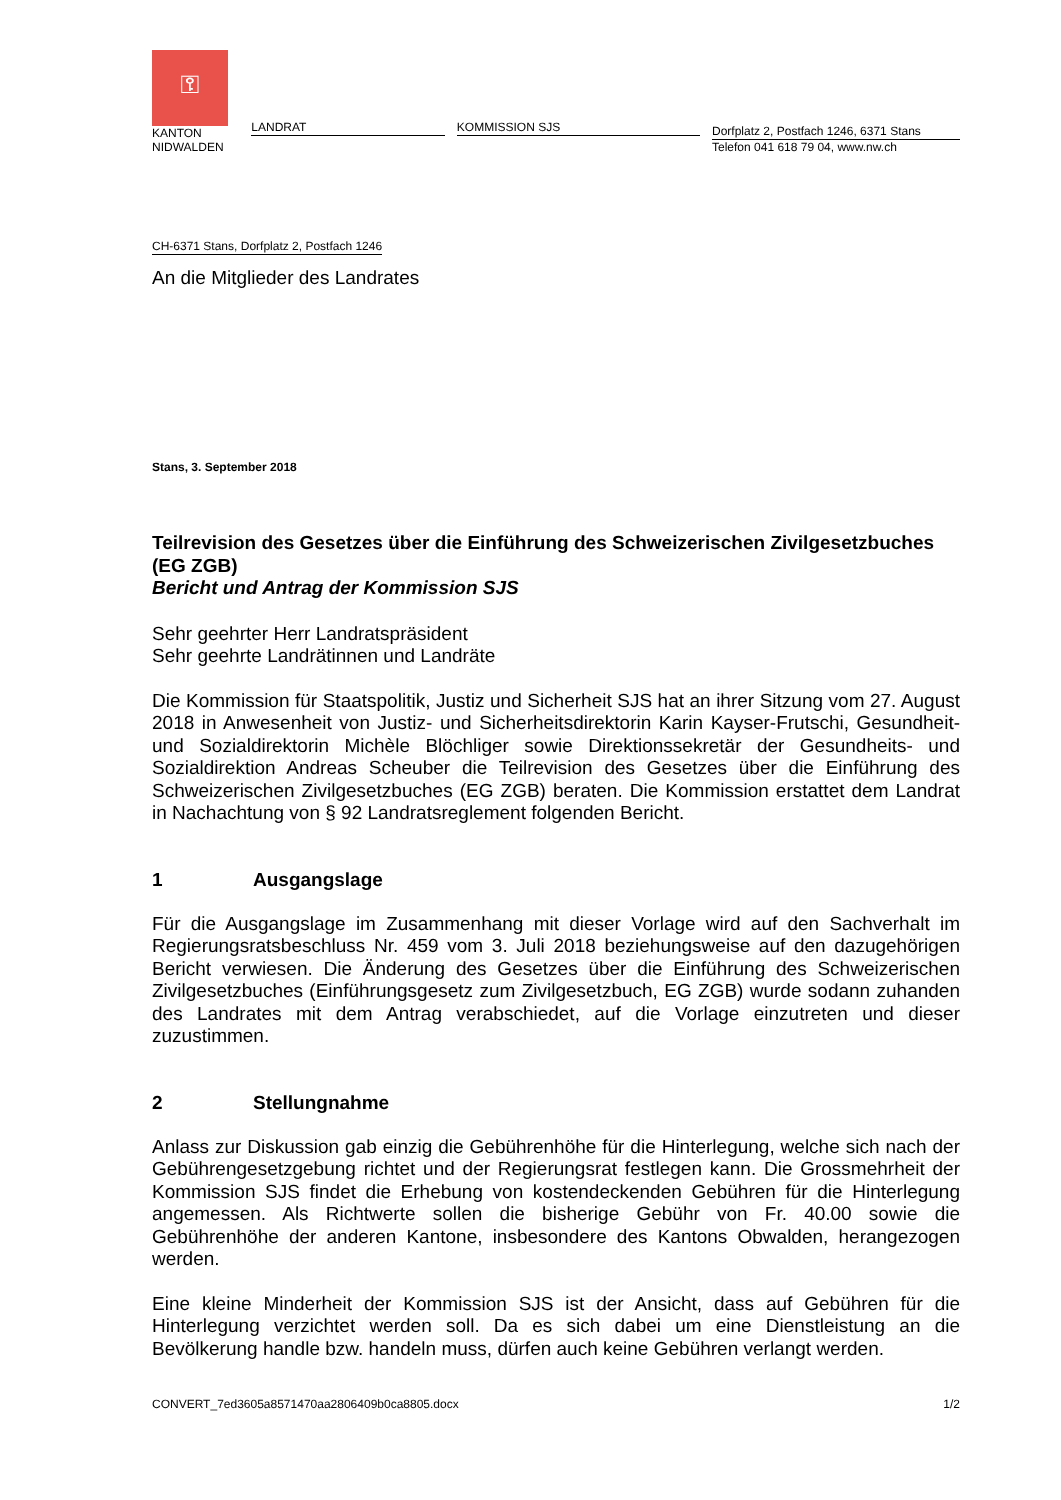⚿
KANTON
NIDWALDEN
LANDRAT
KOMMISSION SJS
Dorfplatz 2, Postfach 1246, 6371 Stans
Telefon 041 618 79 04, www.nw.ch
CH-6371 Stans, Dorfplatz 2, Postfach 1246
An die Mitglieder des Landrates
Stans, 3. September 2018
Teilrevision des Gesetzes über die Einführung des Schweizerischen Zivilgesetzbuches (EG ZGB)
Bericht und Antrag der Kommission SJS
Sehr geehrter Herr Landratspräsident
Sehr geehrte Landrätinnen und Landräte
Die Kommission für Staatspolitik, Justiz und Sicherheit SJS hat an ihrer Sitzung vom 27. August 2018 in Anwesenheit von Justiz- und Sicherheitsdirektorin Karin Kayser-Frutschi, Gesundheit- und Sozialdirektorin Michèle Blöchliger sowie Direktionssekretär der Gesundheits- und Sozialdirektion Andreas Scheuber die Teilrevision des Gesetzes über die Einführung des Schweizerischen Zivilgesetzbuches (EG ZGB) beraten. Die Kommission erstattet dem Landrat in Nachachtung von § 92 Landratsreglement folgenden Bericht.
1 Ausgangslage
Für die Ausgangslage im Zusammenhang mit dieser Vorlage wird auf den Sachverhalt im Regierungsratsbeschluss Nr. 459 vom 3. Juli 2018 beziehungsweise auf den dazugehörigen Bericht verwiesen. Die Änderung des Gesetzes über die Einführung des Schweizerischen Zivilgesetzbuches (Einführungsgesetz zum Zivilgesetzbuch, EG ZGB) wurde sodann zuhanden des Landrates mit dem Antrag verabschiedet, auf die Vorlage einzutreten und dieser zuzustimmen.
2 Stellungnahme
Anlass zur Diskussion gab einzig die Gebührenhöhe für die Hinterlegung, welche sich nach der Gebührengesetzgebung richtet und der Regierungsrat festlegen kann. Die Grossmehrheit der Kommission SJS findet die Erhebung von kostendeckenden Gebühren für die Hinterlegung angemessen. Als Richtwerte sollen die bisherige Gebühr von Fr. 40.00 sowie die Gebührenhöhe der anderen Kantone, insbesondere des Kantons Obwalden, herangezogen werden.
Eine kleine Minderheit der Kommission SJS ist der Ansicht, dass auf Gebühren für die Hinterlegung verzichtet werden soll. Da es sich dabei um eine Dienstleistung an die Bevölkerung handle bzw. handeln muss, dürfen auch keine Gebühren verlangt werden.
CONVERT_7ed3605a8571470aa2806409b0ca8805.docx 1/2